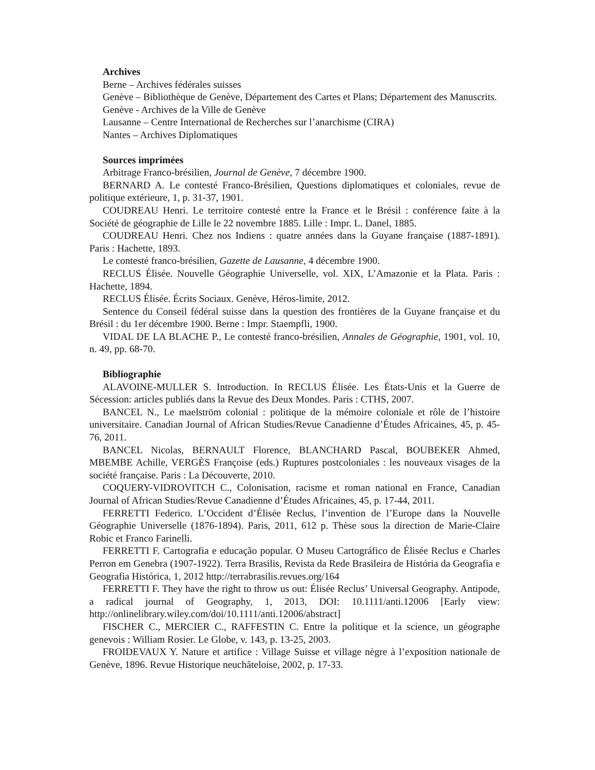Archives
Berne – Archives fédérales suisses
Genève – Bibliothèque de Genève, Département des Cartes et Plans; Département des Manuscrits.
Genève - Archives de la Ville de Genève
Lausanne – Centre International de Recherches sur l’anarchisme (CIRA)
Nantes – Archives Diplomatiques
Sources imprimées
Arbitrage Franco-brésilien, Journal de Genève, 7 décembre 1900.
BERNARD A. Le contesté Franco-Brésilien, Questions diplomatiques et coloniales, revue de politique extérieure, 1, p. 31-37, 1901.
COUDREAU Henri. Le territoire contesté entre la France et le Brésil : conférence faite à la Société de géographie de Lille le 22 novembre 1885. Lille : Impr. L. Danel, 1885.
COUDREAU Henri. Chez nos Indiens : quatre années dans la Guyane française (1887-1891). Paris : Hachette, 1893.
Le contesté franco-brésilien, Gazette de Lausanne, 4 décembre 1900.
RECLUS Élisée. Nouvelle Géographie Universelle, vol. XIX, L’Amazonie et la Plata. Paris : Hachette, 1894.
RECLUS Élisée. Écrits Sociaux. Genève, Héros-limite, 2012.
Sentence du Conseil fédéral suisse dans la question des frontières de la Guyane française et du Brésil : du 1er décembre 1900. Berne : Impr. Staempfli, 1900.
VIDAL DE LA BLACHE P., Le contesté franco-brésilien, Annales de Géographie, 1901, vol. 10, n. 49, pp. 68-70.
Bibliographie
ALAVOINE-MULLER S. Introduction. In RECLUS Élisée. Les États-Unis et la Guerre de Sécession: articles publiés dans la Revue des Deux Mondes. Paris : CTHS, 2007.
BANCEL N., Le maelström colonial : politique de la mémoire coloniale et rôle de l’histoire universitaire. Canadian Journal of African Studies/Revue Canadienne d’Études Africaines, 45, p. 45-76, 2011.
BANCEL Nicolas, BERNAULT Florence, BLANCHARD Pascal, BOUBEKER Ahmed, MBEMBE Achille, VERGÈS Françoise (eds.) Ruptures postcoloniales : les nouveaux visages de la société française. Paris : La Découverte, 2010.
COQUERY-VIDROVITCH C., Colonisation, racisme et roman national en France, Canadian Journal of African Studies/Revue Canadienne d’Études Africaines, 45, p. 17-44, 2011.
FERRETTI Federico. L’Occident d’Élisée Reclus, l’invention de l’Europe dans la Nouvelle Géographie Universelle (1876-1894). Paris, 2011, 612 p. Thèse sous la direction de Marie-Claire Robic et Franco Farinelli.
FERRETTI F. Cartografia e educação popular. O Museu Cartográfico de Élisée Reclus e Charles Perron em Genebra (1907-1922). Terra Brasilis, Revista da Rede Brasileira de História da Geografia e Geografia Histórica, 1, 2012 http://terrabrasilis.revues.org/164
FERRETTI F. They have the right to throw us out: Élisée Reclus’ Universal Geography. Antipode, a radical journal of Geography, 1, 2013, DOI: 10.1111/anti.12006 [Early view: http://onlinelibrary.wiley.com/doi/10.1111/anti.12006/abstract]
FISCHER C., MERCIER C., RAFFESTIN C. Entre la politique et la science, un géographe genevois : William Rosier. Le Globe, v. 143, p. 13-25, 2003.
FROIDEVAUX Y. Nature et artifice : Village Suisse et village nègre à l’exposition nationale de Genève, 1896. Revue Historique neuchâteloise, 2002, p. 17-33.